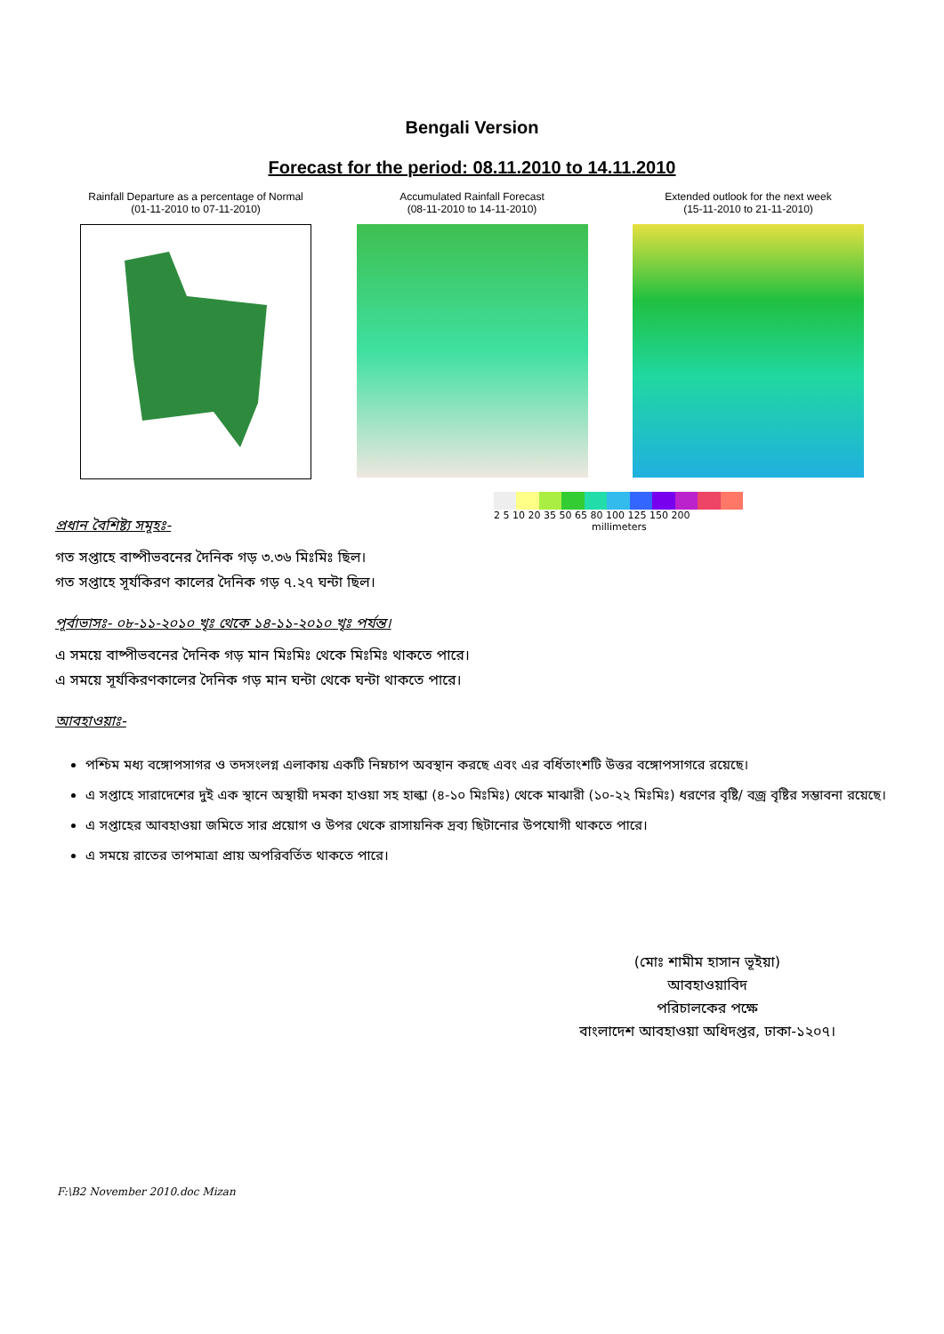Bengali Version
Forecast for the period: 08.11.2010 to 14.11.2010
Rainfall Departure as a percentage of Normal
(01-11-2010 to 07-11-2010)
Accumulated Rainfall Forecast
(08-11-2010 to 14-11-2010)
Extended outlook for the next week
(15-11-2010 to 21-11-2010)
2 5 10 20 35 50 65 80 100 125 150 200
millimeters
প্রধান বৈশিষ্ট্য সমূহঃ-
গত সপ্তাহে বাষ্পীভবনের দৈনিক গড় ৩.৩৬ মিঃমিঃ ছিল।
গত সপ্তাহে সূর্যকিরণ কালের দৈনিক গড় ৭.২৭ ঘন্টা ছিল।
পূর্বাভাসঃ- ০৮-১১-২০১০ খৃঃ থেকে ১৪-১১-২০১০ খৃঃ পর্যন্ত।
এ সময়ে বাষ্পীভবনের দৈনিক গড় মান মিঃমিঃ থেকে মিঃমিঃ থাকতে পারে।
এ সময়ে সূর্যকিরণকালের দৈনিক গড় মান ঘন্টা থেকে ঘন্টা থাকতে পারে।
আবহাওয়াঃ-
পশ্চিম মধ্য বঙ্গোপসাগর ও তদসংলগ্ন এলাকায় একটি নিম্নচাপ অবস্থান করছে এবং এর বর্ধিতাংশটি উত্তর বঙ্গোপসাগরে রয়েছে।
এ সপ্তাহে সারাদেশের দুই এক স্থানে অস্থায়ী দমকা হাওয়া সহ হাল্কা (৪-১০ মিঃমিঃ) থেকে মাঝারী (১০-২২ মিঃমিঃ) ধরণের বৃষ্টি/ বজ্র বৃষ্টির সম্ভাবনা রয়েছে।
এ সপ্তাহের আবহাওয়া জমিতে সার প্রয়োগ ও উপর থেকে রাসায়নিক দ্রব্য ছিটানোর উপযোগী থাকতে পারে।
এ সময়ে রাতের তাপমাত্রা প্রায় অপরিবর্তিত থাকতে পারে।
(মোঃ শামীম হাসান ভূইয়া)
আবহাওয়াবিদ
পরিচালকের পক্ষে
বাংলাদেশ আবহাওয়া অধিদপ্তর, ঢাকা-১২০৭।
F:\B2 November 2010.doc Mizan